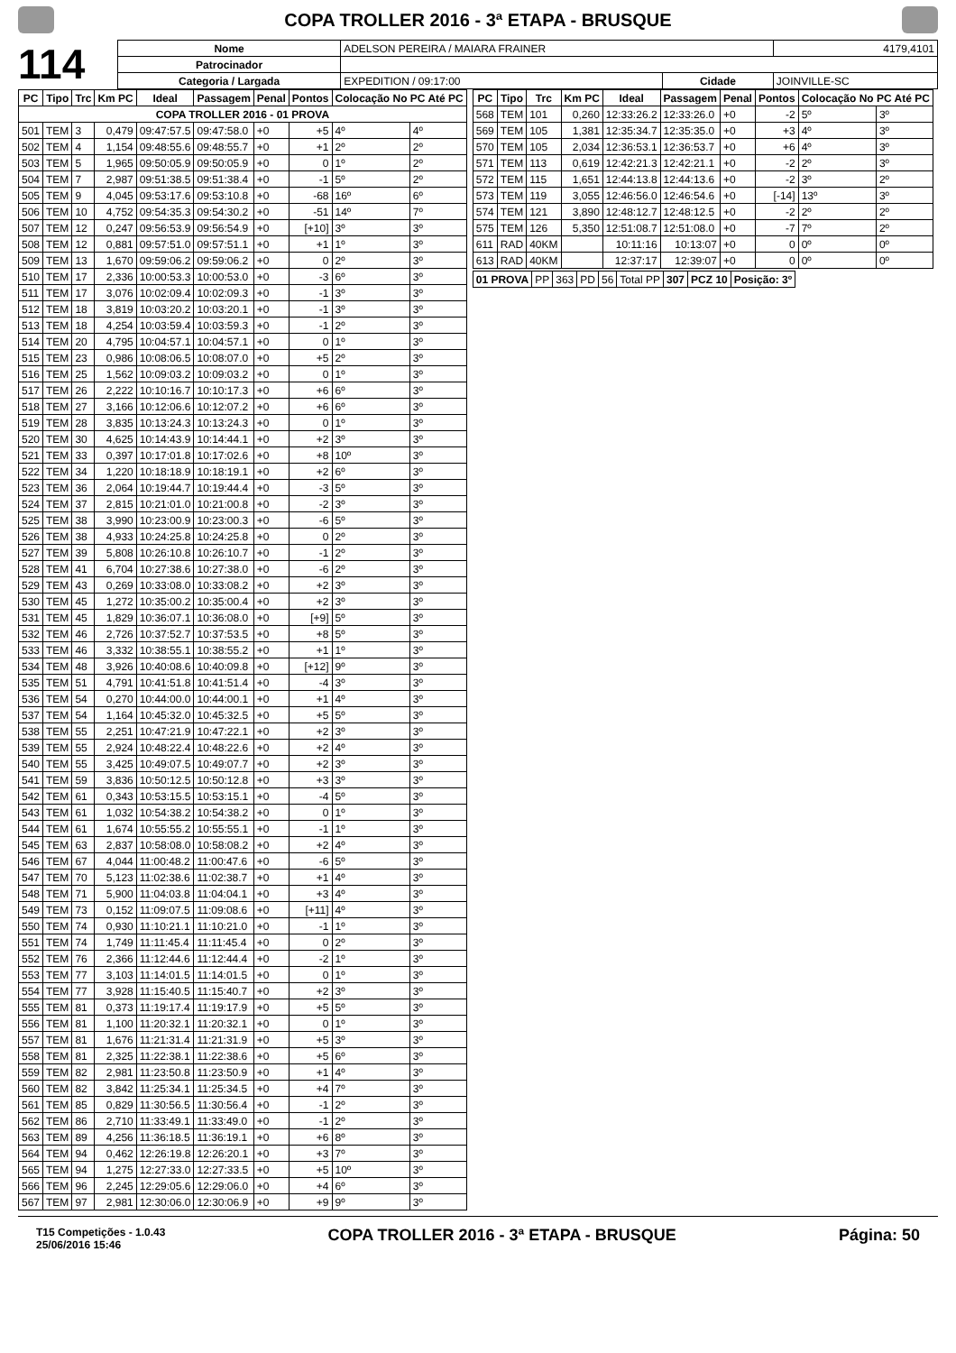COPA TROLLER 2016 - 3ª ETAPA - BRUSQUE
114
| Nome | ADELSON PEREIRA / MAIARA FRAINER | | | 4179,4101 |
| Patrocinador | | | | |
| Categoria / Largada | EXPEDITION / 09:17:00 | Cidade | JOINVILLE-SC | |
| PC | Tipo | Trc | Km PC | Ideal | Passagem | Penal | Pontos | Colocação No PC Até PC | |
| --- | --- | --- | --- | --- | --- | --- | --- | --- | --- |
| COPA TROLLER 2016 - 01 PROVA | | | | | | | | | |
| 501 | TEM | 3 | 0,479 | 09:47:57.5 | 09:47:58.0 | +0 | +5 | 4º | 4º |
| 502 | TEM | 4 | 1,154 | 09:48:55.6 | 09:48:55.7 | +0 | +1 | 2º | 2º |
| 503 | TEM | 5 | 1,965 | 09:50:05.9 | 09:50:05.9 | +0 | 0 | 1º | 2º |
| 504 | TEM | 7 | 2,987 | 09:51:38.5 | 09:51:38.4 | +0 | -1 | 5º | 2º |
| 505 | TEM | 9 | 4,045 | 09:53:17.6 | 09:53:10.8 | +0 | -68 | 16º | 6º |
| 506 | TEM | 10 | 4,752 | 09:54:35.3 | 09:54:30.2 | +0 | -51 | 14º | 7º |
| 507 | TEM | 12 | 0,247 | 09:56:53.9 | 09:56:54.9 | +0 | [+10] | 3º | 3º |
| 508 | TEM | 12 | 0,881 | 09:57:51.0 | 09:57:51.1 | +0 | +1 | 1º | 3º |
| 509 | TEM | 13 | 1,670 | 09:59:06.2 | 09:59:06.2 | +0 | 0 | 2º | 3º |
| 510 | TEM | 17 | 2,336 | 10:00:53.3 | 10:00:53.0 | +0 | -3 | 6º | 3º |
| 511 | TEM | 17 | 3,076 | 10:02:09.4 | 10:02:09.3 | +0 | -1 | 3º | 3º |
| 512 | TEM | 18 | 3,819 | 10:03:20.2 | 10:03:20.1 | +0 | -1 | 3º | 3º |
| 513 | TEM | 18 | 4,254 | 10:03:59.4 | 10:03:59.3 | +0 | -1 | 2º | 3º |
| 514 | TEM | 20 | 4,795 | 10:04:57.1 | 10:04:57.1 | +0 | 0 | 1º | 3º |
| 515 | TEM | 23 | 0,986 | 10:08:06.5 | 10:08:07.0 | +0 | +5 | 2º | 3º |
| 516 | TEM | 25 | 1,562 | 10:09:03.2 | 10:09:03.2 | +0 | 0 | 1º | 3º |
| 517 | TEM | 26 | 2,222 | 10:10:16.7 | 10:10:17.3 | +0 | +6 | 6º | 3º |
| 518 | TEM | 27 | 3,166 | 10:12:06.6 | 10:12:07.2 | +0 | +6 | 6º | 3º |
| 519 | TEM | 28 | 3,835 | 10:13:24.3 | 10:13:24.3 | +0 | 0 | 1º | 3º |
| 520 | TEM | 30 | 4,625 | 10:14:43.9 | 10:14:44.1 | +0 | +2 | 3º | 3º |
| 521 | TEM | 33 | 0,397 | 10:17:01.8 | 10:17:02.6 | +0 | +8 | 10º | 3º |
| 522 | TEM | 34 | 1,220 | 10:18:18.9 | 10:18:19.1 | +0 | +2 | 6º | 3º |
| 523 | TEM | 36 | 2,064 | 10:19:44.7 | 10:19:44.4 | +0 | -3 | 5º | 3º |
| 524 | TEM | 37 | 2,815 | 10:21:01.0 | 10:21:00.8 | +0 | -2 | 3º | 3º |
| 525 | TEM | 38 | 3,990 | 10:23:00.9 | 10:23:00.3 | +0 | -6 | 5º | 3º |
| 526 | TEM | 38 | 4,933 | 10:24:25.8 | 10:24:25.8 | +0 | 0 | 2º | 3º |
| 527 | TEM | 39 | 5,808 | 10:26:10.8 | 10:26:10.7 | +0 | -1 | 2º | 3º |
| 528 | TEM | 41 | 6,704 | 10:27:38.6 | 10:27:38.0 | +0 | -6 | 2º | 3º |
| 529 | TEM | 43 | 0,269 | 10:33:08.0 | 10:33:08.2 | +0 | +2 | 3º | 3º |
| 530 | TEM | 45 | 1,272 | 10:35:00.2 | 10:35:00.4 | +0 | +2 | 3º | 3º |
| 531 | TEM | 45 | 1,829 | 10:36:07.1 | 10:36:08.0 | +0 | [+9] | 5º | 3º |
| 532 | TEM | 46 | 2,726 | 10:37:52.7 | 10:37:53.5 | +0 | +8 | 5º | 3º |
| 533 | TEM | 46 | 3,332 | 10:38:55.1 | 10:38:55.2 | +0 | +1 | 1º | 3º |
| 534 | TEM | 48 | 3,926 | 10:40:08.6 | 10:40:09.8 | +0 | [+12] | 9º | 3º |
| 535 | TEM | 51 | 4,791 | 10:41:51.8 | 10:41:51.4 | +0 | -4 | 3º | 3º |
| 536 | TEM | 54 | 0,270 | 10:44:00.0 | 10:44:00.1 | +0 | +1 | 4º | 3º |
| 537 | TEM | 54 | 1,164 | 10:45:32.0 | 10:45:32.5 | +0 | +5 | 5º | 3º |
| 538 | TEM | 55 | 2,251 | 10:47:21.9 | 10:47:22.1 | +0 | +2 | 3º | 3º |
| 539 | TEM | 55 | 2,924 | 10:48:22.4 | 10:48:22.6 | +0 | +2 | 4º | 3º |
| 540 | TEM | 55 | 3,425 | 10:49:07.5 | 10:49:07.7 | +0 | +2 | 3º | 3º |
| 541 | TEM | 59 | 3,836 | 10:50:12.5 | 10:50:12.8 | +0 | +3 | 3º | 3º |
| 542 | TEM | 61 | 0,343 | 10:53:15.5 | 10:53:15.1 | +0 | -4 | 5º | 3º |
| 543 | TEM | 61 | 1,032 | 10:54:38.2 | 10:54:38.2 | +0 | 0 | 1º | 3º |
| 544 | TEM | 61 | 1,674 | 10:55:55.2 | 10:55:55.1 | +0 | -1 | 1º | 3º |
| 545 | TEM | 63 | 2,837 | 10:58:08.0 | 10:58:08.2 | +0 | +2 | 4º | 3º |
| 546 | TEM | 67 | 4,044 | 11:00:48.2 | 11:00:47.6 | +0 | -6 | 5º | 3º |
| 547 | TEM | 70 | 5,123 | 11:02:38.6 | 11:02:38.7 | +0 | +1 | 4º | 3º |
| 548 | TEM | 71 | 5,900 | 11:04:03.8 | 11:04:04.1 | +0 | +3 | 4º | 3º |
| 549 | TEM | 73 | 0,152 | 11:09:07.5 | 11:09:08.6 | +0 | [+11] | 4º | 3º |
| 550 | TEM | 74 | 0,930 | 11:10:21.1 | 11:10:21.0 | +0 | -1 | 1º | 3º |
| 551 | TEM | 74 | 1,749 | 11:11:45.4 | 11:11:45.4 | +0 | 0 | 2º | 3º |
| 552 | TEM | 76 | 2,366 | 11:12:44.6 | 11:12:44.4 | +0 | -2 | 1º | 3º |
| 553 | TEM | 77 | 3,103 | 11:14:01.5 | 11:14:01.5 | +0 | 0 | 1º | 3º |
| 554 | TEM | 77 | 3,928 | 11:15:40.5 | 11:15:40.7 | +0 | +2 | 3º | 3º |
| 555 | TEM | 81 | 0,373 | 11:19:17.4 | 11:19:17.9 | +0 | +5 | 5º | 3º |
| 556 | TEM | 81 | 1,100 | 11:20:32.1 | 11:20:32.1 | +0 | 0 | 1º | 3º |
| 557 | TEM | 81 | 1,676 | 11:21:31.4 | 11:21:31.9 | +0 | +5 | 3º | 3º |
| 558 | TEM | 81 | 2,325 | 11:22:38.1 | 11:22:38.6 | +0 | +5 | 6º | 3º |
| 559 | TEM | 82 | 2,981 | 11:23:50.8 | 11:23:50.9 | +0 | +1 | 4º | 3º |
| 560 | TEM | 82 | 3,842 | 11:25:34.1 | 11:25:34.5 | +0 | +4 | 7º | 3º |
| 561 | TEM | 85 | 0,829 | 11:30:56.5 | 11:30:56.4 | +0 | -1 | 2º | 3º |
| 562 | TEM | 86 | 2,710 | 11:33:49.1 | 11:33:49.0 | +0 | -1 | 2º | 3º |
| 563 | TEM | 89 | 4,256 | 11:36:18.5 | 11:36:19.1 | +0 | +6 | 8º | 3º |
| 564 | TEM | 94 | 0,462 | 12:26:19.8 | 12:26:20.1 | +0 | +3 | 7º | 3º |
| 565 | TEM | 94 | 1,275 | 12:27:33.0 | 12:27:33.5 | +0 | +5 | 10º | 3º |
| 566 | TEM | 96 | 2,245 | 12:29:05.6 | 12:29:06.0 | +0 | +4 | 6º | 3º |
| 567 | TEM | 97 | 2,981 | 12:30:06.0 | 12:30:06.9 | +0 | +9 | 9º | 3º |
| PC | Tipo | Trc | Km PC | Ideal | Passagem | Penal | Pontos | Colocação No PC Até PC | |
| --- | --- | --- | --- | --- | --- | --- | --- | --- | --- |
| 568 | TEM | 101 | 0,260 | 12:33:26.2 | 12:33:26.0 | +0 | -2 | 5º | 3º |
| 569 | TEM | 105 | 1,381 | 12:35:34.7 | 12:35:35.0 | +0 | +3 | 4º | 3º |
| 570 | TEM | 105 | 2,034 | 12:36:53.1 | 12:36:53.7 | +0 | +6 | 4º | 3º |
| 571 | TEM | 113 | 0,619 | 12:42:21.3 | 12:42:21.1 | +0 | -2 | 2º | 3º |
| 572 | TEM | 115 | 1,651 | 12:44:13.8 | 12:44:13.6 | +0 | -2 | 3º | 2º |
| 573 | TEM | 119 | 3,055 | 12:46:56.0 | 12:46:54.6 | +0 | [-14] | 13º | 3º |
| 574 | TEM | 121 | 3,890 | 12:48:12.7 | 12:48:12.5 | +0 | -2 | 2º | 2º |
| 575 | TEM | 126 | 5,350 | 12:51:08.7 | 12:51:08.0 | +0 | -7 | 7º | 2º |
| 611 | RAD | 40KM | | 10:11:16 | 10:13:07 | +0 | 0 | 0º | 0º |
| 613 | RAD | 40KM | | 12:37:17 | 12:39:07 | +0 | 0 | 0º | 0º |
| 01 PROVA | PP | 363 | PD | 56 | Total PP | 307 | PCZ 10 | Posição: 3º |
T15 Competições - 1.0.43
25/06/2016 15:46 COPA TROLLER 2016 - 3ª ETAPA - BRUSQUE Página: 50